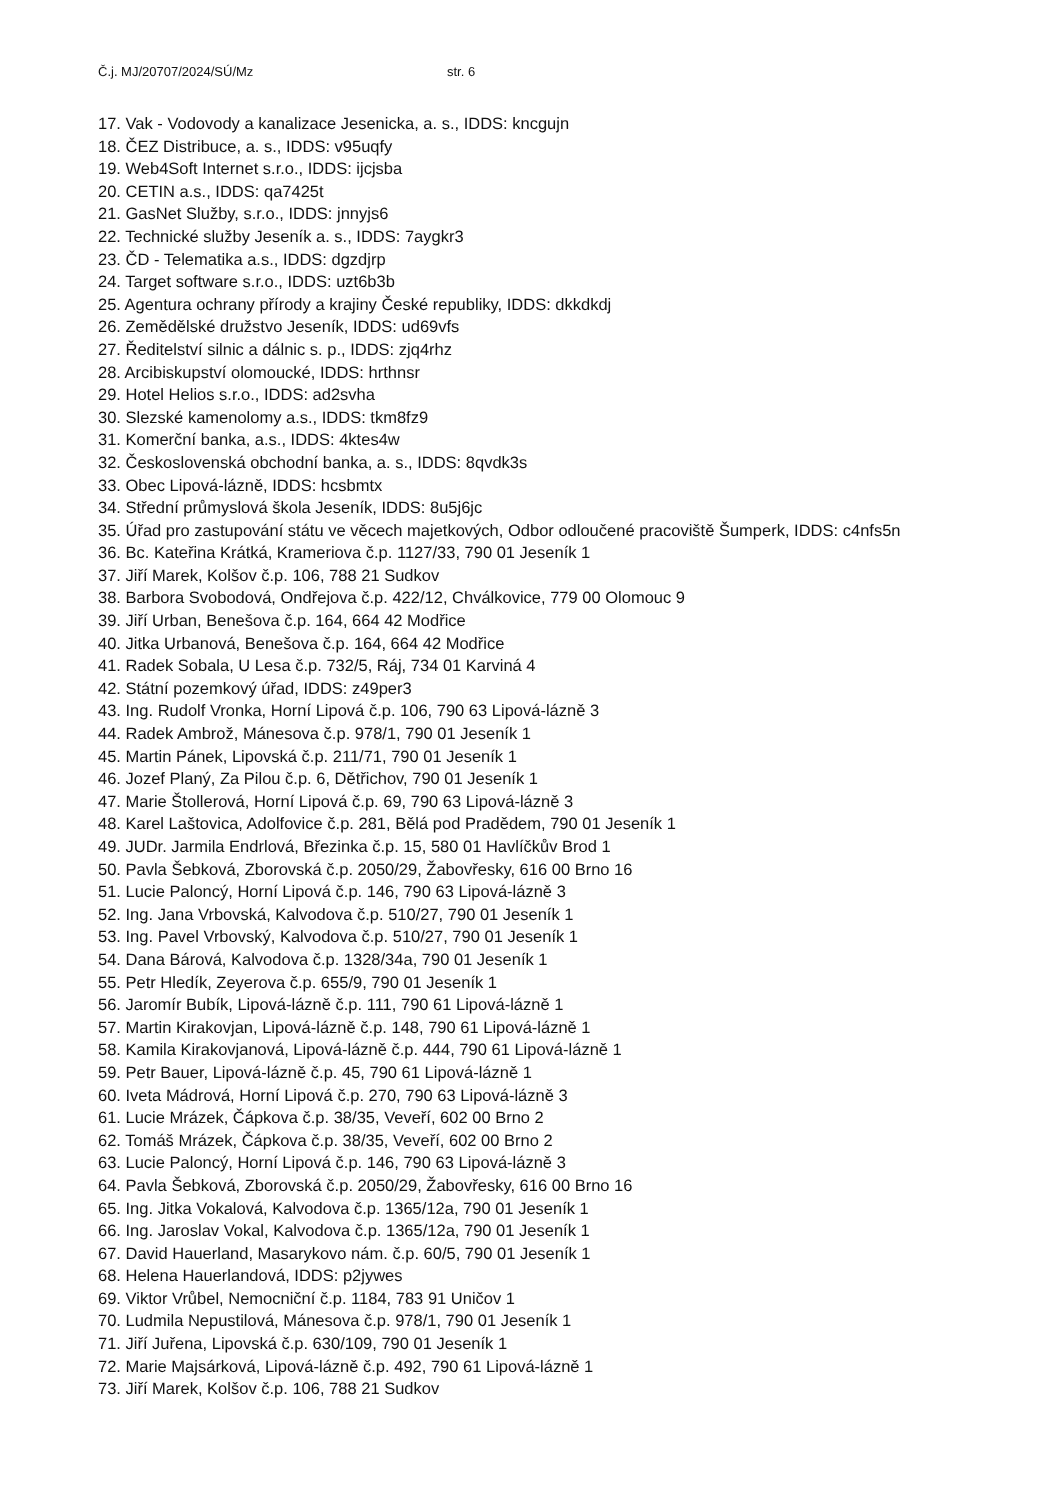Č.j. MJ/20707/2024/SÚ/Mz str. 6
17. Vak - Vodovody a kanalizace Jesenicka, a. s., IDDS: kncgujn
18. ČEZ Distribuce, a. s., IDDS: v95uqfy
19. Web4Soft Internet s.r.o., IDDS: ijcjsba
20. CETIN a.s., IDDS: qa7425t
21. GasNet Služby, s.r.o., IDDS: jnnyjs6
22. Technické služby Jeseník a. s., IDDS: 7aygkr3
23. ČD - Telematika a.s., IDDS: dgzdjrp
24. Target software s.r.o., IDDS: uzt6b3b
25. Agentura ochrany přírody a krajiny České republiky, IDDS: dkkdkdj
26. Zemědělské družstvo Jeseník, IDDS: ud69vfs
27. Ředitelství silnic a dálnic s. p., IDDS: zjq4rhz
28. Arcibiskupství olomoucké, IDDS: hrthnsr
29. Hotel Helios s.r.o., IDDS: ad2svha
30. Slezské kamenolomy a.s., IDDS: tkm8fz9
31. Komerční banka, a.s., IDDS: 4ktes4w
32. Československá obchodní banka, a. s., IDDS: 8qvdk3s
33. Obec Lipová-lázně, IDDS: hcsbmtx
34. Střední průmyslová škola Jeseník, IDDS: 8u5j6jc
35. Úřad pro zastupování státu ve věcech majetkových, Odbor odloučené pracoviště Šumperk, IDDS: c4nfs5n
36. Bc. Kateřina Krátká, Krameriova č.p. 1127/33, 790 01 Jeseník 1
37. Jiří Marek, Kolšov č.p. 106, 788 21 Sudkov
38. Barbora Svobodová, Ondřejova č.p. 422/12, Chválkovice, 779 00 Olomouc 9
39. Jiří Urban, Benešova č.p. 164, 664 42 Modřice
40. Jitka Urbanová, Benešova č.p. 164, 664 42 Modřice
41. Radek Sobala, U Lesa č.p. 732/5, Ráj, 734 01 Karviná 4
42. Státní pozemkový úřad, IDDS: z49per3
43. Ing. Rudolf Vronka, Horní Lipová č.p. 106, 790 63 Lipová-lázně 3
44. Radek Ambrož, Mánesova č.p. 978/1, 790 01 Jeseník 1
45. Martin Pánek, Lipovská č.p. 211/71, 790 01 Jeseník 1
46. Jozef Planý, Za Pilou č.p. 6, Dětřichov, 790 01 Jeseník 1
47. Marie Štollerová, Horní Lipová č.p. 69, 790 63 Lipová-lázně 3
48. Karel Laštovica, Adolfovice č.p. 281, Bělá pod Pradědem, 790 01 Jeseník 1
49. JUDr. Jarmila Endrlová, Březinka č.p. 15, 580 01 Havlíčkův Brod 1
50. Pavla Šebková, Zborovská č.p. 2050/29, Žabovřesky, 616 00 Brno 16
51. Lucie Paloncý, Horní Lipová č.p. 146, 790 63 Lipová-lázně 3
52. Ing. Jana Vrbovská, Kalvodova č.p. 510/27, 790 01 Jeseník 1
53. Ing. Pavel Vrbovský, Kalvodova č.p. 510/27, 790 01 Jeseník 1
54. Dana Bárová, Kalvodova č.p. 1328/34a, 790 01 Jeseník 1
55. Petr Hledík, Zeyerova č.p. 655/9, 790 01 Jeseník 1
56. Jaromír Bubík, Lipová-lázně č.p. 111, 790 61 Lipová-lázně 1
57. Martin Kirakovjan, Lipová-lázně č.p. 148, 790 61 Lipová-lázně 1
58. Kamila Kirakovjanová, Lipová-lázně č.p. 444, 790 61 Lipová-lázně 1
59. Petr Bauer, Lipová-lázně č.p. 45, 790 61 Lipová-lázně 1
60. Iveta Mádrová, Horní Lipová č.p. 270, 790 63 Lipová-lázně 3
61. Lucie Mrázek, Čápkova č.p. 38/35, Veveří, 602 00 Brno 2
62. Tomáš Mrázek, Čápkova č.p. 38/35, Veveří, 602 00 Brno 2
63. Lucie Paloncý, Horní Lipová č.p. 146, 790 63 Lipová-lázně 3
64. Pavla Šebková, Zborovská č.p. 2050/29, Žabovřesky, 616 00 Brno 16
65. Ing. Jitka Vokalová, Kalvodova č.p. 1365/12a, 790 01 Jeseník 1
66. Ing. Jaroslav Vokal, Kalvodova č.p. 1365/12a, 790 01 Jeseník 1
67. David Hauerland, Masarykovo nám. č.p. 60/5, 790 01 Jeseník 1
68. Helena Hauerlandová, IDDS: p2jywes
69. Viktor Vrůbel, Nemocniční č.p. 1184, 783 91 Uničov 1
70. Ludmila Nepustilová, Mánesova č.p. 978/1, 790 01 Jeseník 1
71. Jiří Juřena, Lipovská č.p. 630/109, 790 01 Jeseník 1
72. Marie Majsárková, Lipová-lázně č.p. 492, 790 61 Lipová-lázně 1
73. Jiří Marek, Kolšov č.p. 106, 788 21 Sudkov